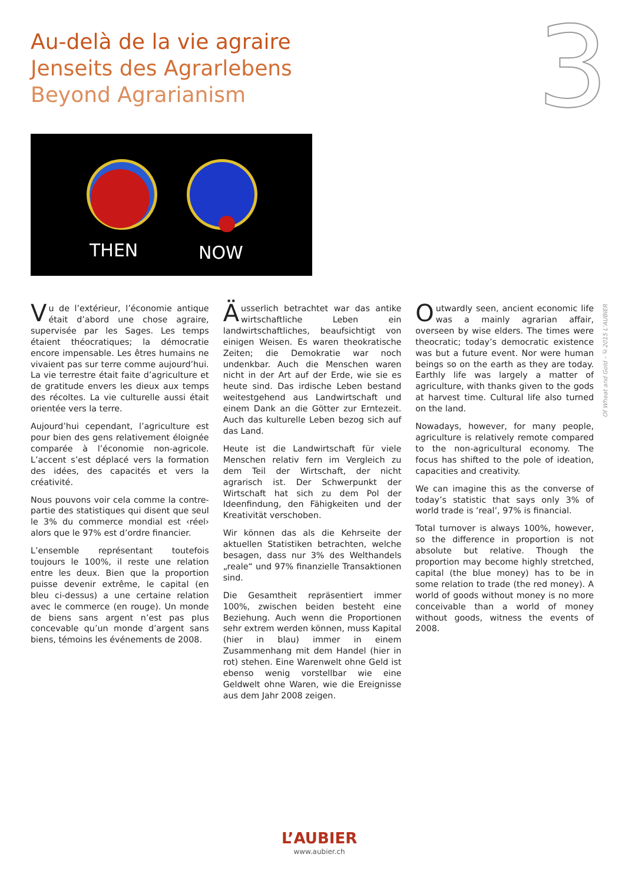Au-delà de la vie agraire
Jenseits des Agrarlebens
Beyond Agrarianism
3
THEN
NOW
Vu de l’extérieur, l’économie antique était d’abord une chose agraire, supervisée par les Sages. Les temps étaient théocratiques; la démocratie encore impensable. Les êtres humains ne vivaient pas sur terre comme aujourd’hui. La vie terrestre était faite d’agriculture et de gratitude envers les dieux aux temps des récoltes. La vie culturelle aussi était orientée vers la terre.
Aujourd’hui cependant, l’agriculture est pour bien des gens relativement éloignée comparée à l’économie non-agricole. L’accent s’est déplacé vers la formation des idées, des capacités et vers la créativité.
Nous pouvons voir cela comme la contre-partie des statistiques qui disent que seul le 3% du commerce mondial est ‹réel› alors que le 97% est d’ordre financier.
L’ensemble représentant toutefois toujours le 100%, il reste une relation entre les deux. Bien que la proportion puisse devenir extrême, le capital (en bleu ci-dessus) a une certaine relation avec le commerce (en rouge). Un monde de biens sans argent n’est pas plus concevable qu’un monde d’argent sans biens, témoins les événements de 2008.
Äusserlich betrachtet war das antike wirtschaftliche Leben ein landwirtschaftliches, beaufsichtigt von einigen Weisen. Es waren theokratische Zeiten; die Demokratie war noch undenkbar. Auch die Menschen waren nicht in der Art auf der Erde, wie sie es heute sind. Das irdische Leben bestand weitestgehend aus Landwirtschaft und einem Dank an die Götter zur Erntezeit. Auch das kulturelle Leben bezog sich auf das Land.
Heute ist die Landwirtschaft für viele Menschen relativ fern im Vergleich zu dem Teil der Wirtschaft, der nicht agrarisch ist. Der Schwerpunkt der Wirtschaft hat sich zu dem Pol der Ideenfindung, den Fähigkeiten und der Kreativität verschoben.
Wir können das als die Kehrseite der aktuellen Statistiken betrachten, welche besagen, dass nur 3% des Welthandels „reale“ und 97% finanzielle Transaktionen sind.
Die Gesamtheit repräsentiert immer 100%, zwischen beiden besteht eine Beziehung. Auch wenn die Proportionen sehr extrem werden können, muss Kapital (hier in blau) immer in einem Zusammenhang mit dem Handel (hier in rot) stehen. Eine Warenwelt ohne Geld ist ebenso wenig vorstellbar wie eine Geldwelt ohne Waren, wie die Ereignisse aus dem Jahr 2008 zeigen.
Outwardly seen, ancient economic life was a mainly agrarian affair, overseen by wise elders. The times were theocratic; today’s democratic existence was but a future event. Nor were human beings so on the earth as they are today. Earthly life was largely a matter of agriculture, with thanks given to the gods at harvest time. Cultural life also turned on the land.
Nowadays, however, for many people, agriculture is relatively remote compared to the non-agricultural economy. The focus has shifted to the pole of ideation, capacities and creativity.
We can imagine this as the converse of today’s statistic that says only 3% of world trade is ‘real’, 97% is financial.
Total turnover is always 100%, however, so the difference in proportion is not absolute but relative. Though the proportion may become highly stretched, capital (the blue money) has to be in some relation to trade (the red money). A world of goods without money is no more conceivable than a world of money without goods, witness the events of 2008.
Of Wheat and Gold – ©2015 L’AUBIER
L’AUBIER
www.aubier.ch